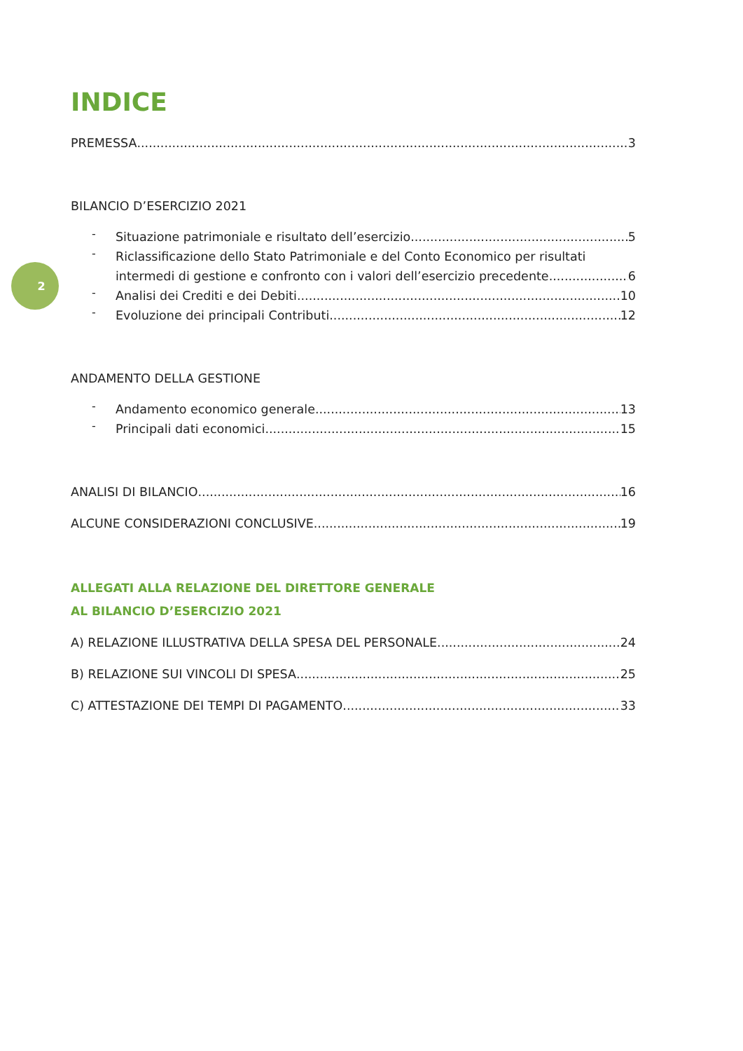2
INDICE
PREMESSA 3
BILANCIO D’ESERCIZIO 2021
-
Situazione patrimoniale e risultato dell’esercizio 5
-
Riclassificazione dello Stato Patrimoniale e del Conto Economico per risultati
intermedi di gestione e confronto con i valori dell’esercizio precedente 6
-
Analisi dei Crediti e dei Debiti 10
-
Evoluzione dei principali Contributi 12
ANDAMENTO DELLA GESTIONE
-
Andamento economico generale 13
-
Principali dati economici 15
ANALISI DI BILANCIO 16
ALCUNE CONSIDERAZIONI CONCLUSIVE 19
ALLEGATI ALLA RELAZIONE DEL DIRETTORE GENERALE
AL BILANCIO D’ESERCIZIO 2021
A) RELAZIONE ILLUSTRATIVA DELLA SPESA DEL PERSONALE 24
B) RELAZIONE SUI VINCOLI DI SPESA 25
C) ATTESTAZIONE DEI TEMPI DI PAGAMENTO 33